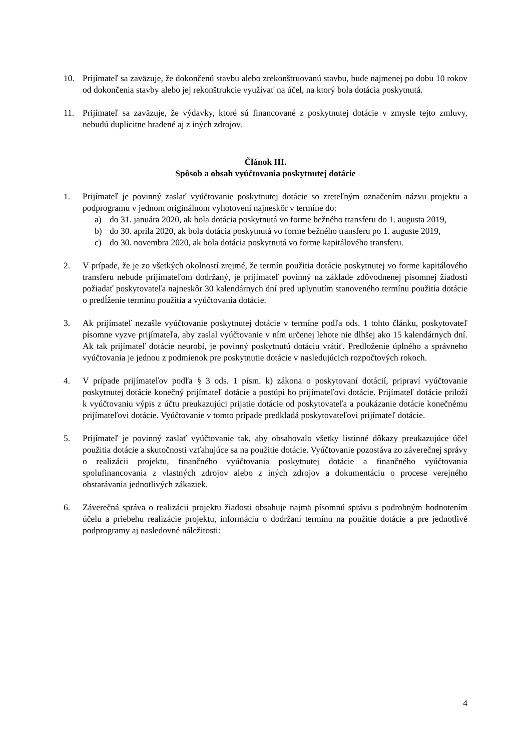10. Prijímateľ sa zaväzuje, že dokončenú stavbu alebo zrekonštruovanú stavbu, bude najmenej po dobu 10 rokov od dokončenia stavby alebo jej rekonštrukcie využívať na účel, na ktorý bola dotácia poskytnutá.
11. Prijímateľ sa zaväzuje, že výdavky, ktoré sú financované z poskytnutej dotácie v zmysle tejto zmluvy, nebudú duplicitne hradené aj z iných zdrojov.
Článok III.
Spôsob a obsah vyúčtovania poskytnutej dotácie
1. Prijímateľ je povinný zaslať vyúčtovanie poskytnutej dotácie so zreteľným označením názvu projektu a podprogramu v jednom originálnom vyhotovení najneskôr v termíne do:
a) do 31. januára 2020, ak bola dotácia poskytnutá vo forme bežného transferu do 1. augusta 2019,
b) do 30. apríla 2020, ak bola dotácia poskytnutá vo forme bežného transferu po 1. auguste 2019,
c) do 30. novembra 2020, ak bola dotácia poskytnutá vo forme kapitálového transferu.
2. V prípade, že je zo všetkých okolností zrejmé, že termín použitia dotácie poskytnutej vo forme kapitálového transferu nebude prijímateľom dodržaný, je prijímateľ povinný na základe zdôvodnenej písomnej žiadosti požiadať poskytovateľa najneskôr 30 kalendárnych dní pred uplynutím stanoveného termínu použitia dotácie o predĺženie termínu použitia a vyúčtovania dotácie.
3. Ak prijímateľ nezašle vyúčtovanie poskytnutej dotácie v termíne podľa ods. 1 tohto článku, poskytovateľ písomne vyzve prijímateľa, aby zaslal vyúčtovanie v ním určenej lehote nie dlhšej ako 15 kalendárnych dní. Ak tak prijímateľ dotácie neurobí, je povinný poskytnutú dotáciu vrátiť. Predloženie úplného a správneho vyúčtovania je jednou z podmienok pre poskytnutie dotácie v nasledujúcich rozpočtových rokoch.
4. V prípade prijímateľov podľa § 3 ods. 1 písm. k) zákona o poskytovaní dotácií, pripraví vyúčtovanie poskytnutej dotácie konečný prijímateľ dotácie a postúpi ho prijímateľovi dotácie. Prijímateľ dotácie priloží k vyúčtovaniu výpis z účtu preukazujúci prijatie dotácie od poskytovateľa a poukázanie dotácie konečnému prijímateľovi dotácie. Vyúčtovanie v tomto prípade predkladá poskytovateľovi prijímateľ dotácie.
5. Prijímateľ je povinný zaslať vyúčtovanie tak, aby obsahovalo všetky listinné dôkazy preukazujúce účel použitia dotácie a skutočnosti vzťahujúce sa na použitie dotácie. Vyúčtovanie pozostáva zo záverečnej správy o realizácii projektu, finančného vyúčtovania poskytnutej dotácie a finančného vyúčtovania spolufinancovania z vlastných zdrojov alebo z iných zdrojov a dokumentáciu o procese verejného obstarávania jednotlivých zákaziek.
6. Záverečná správa o realizácii projektu žiadosti obsahuje najmä písomnú správu s podrobným hodnotením účelu a priebehu realizácie projektu, informáciu o dodržaní termínu na použitie dotácie a pre jednotlivé podprogramy aj nasledovné náležitosti:
4